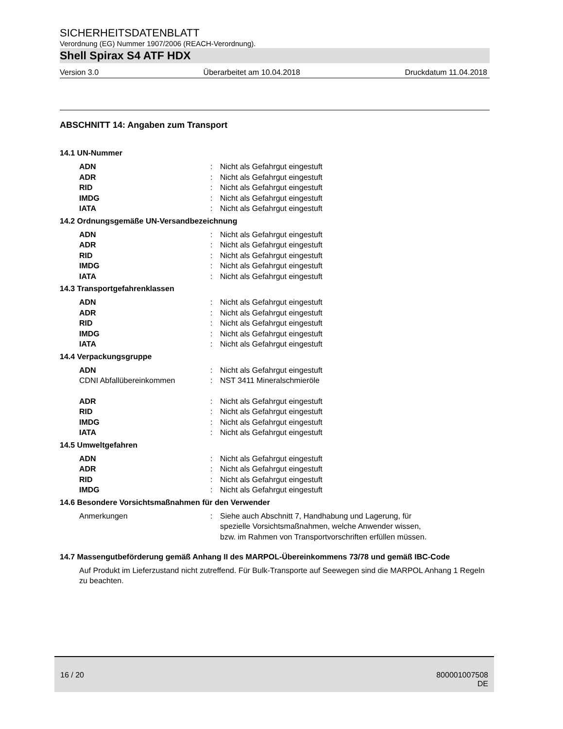SICHERHEITSDATENBLATT
Verordnung (EG) Nummer 1907/2006 (REACH-Verordnung).
Shell Spirax S4 ATF HDX
Version 3.0 Überarbeitet am 10.04.2018 Druckdatum 11.04.2018
ABSCHNITT 14: Angaben zum Transport
14.1 UN-Nummer
| ADN | : | Nicht als Gefahrgut eingestuft |
| ADR | : | Nicht als Gefahrgut eingestuft |
| RID | : | Nicht als Gefahrgut eingestuft |
| IMDG | : | Nicht als Gefahrgut eingestuft |
| IATA | : | Nicht als Gefahrgut eingestuft |
14.2 Ordnungsgemäße UN-Versandbezeichnung
| ADN | : | Nicht als Gefahrgut eingestuft |
| ADR | : | Nicht als Gefahrgut eingestuft |
| RID | : | Nicht als Gefahrgut eingestuft |
| IMDG | : | Nicht als Gefahrgut eingestuft |
| IATA | : | Nicht als Gefahrgut eingestuft |
14.3 Transportgefahrenklassen
| ADN | : | Nicht als Gefahrgut eingestuft |
| ADR | : | Nicht als Gefahrgut eingestuft |
| RID | : | Nicht als Gefahrgut eingestuft |
| IMDG | : | Nicht als Gefahrgut eingestuft |
| IATA | : | Nicht als Gefahrgut eingestuft |
14.4 Verpackungsgruppe
| ADN | : | Nicht als Gefahrgut eingestuft |
| CDNI Abfallübereinkommen | : | NST 3411 Mineralschmieröle |
| ADR | : | Nicht als Gefahrgut eingestuft |
| RID | : | Nicht als Gefahrgut eingestuft |
| IMDG | : | Nicht als Gefahrgut eingestuft |
| IATA | : | Nicht als Gefahrgut eingestuft |
14.5 Umweltgefahren
| ADN | : | Nicht als Gefahrgut eingestuft |
| ADR | : | Nicht als Gefahrgut eingestuft |
| RID | : | Nicht als Gefahrgut eingestuft |
| IMDG | : | Nicht als Gefahrgut eingestuft |
14.6 Besondere Vorsichtsmaßnahmen für den Verwender
| Anmerkungen | : | Siehe auch Abschnitt 7, Handhabung und Lagerung, für spezielle Vorsichtsmaßnahmen, welche Anwender wissen, bzw. im Rahmen von Transportvorschriften erfüllen müssen. |
14.7 Massengutbeförderung gemäß Anhang II des MARPOL-Übereinkommens 73/78 und gemäß IBC-Code
Auf Produkt im Lieferzustand nicht zutreffend. Für Bulk-Transporte auf Seewegen sind die MARPOL Anhang 1 Regeln zu beachten.
16 / 20 800001007508
DE